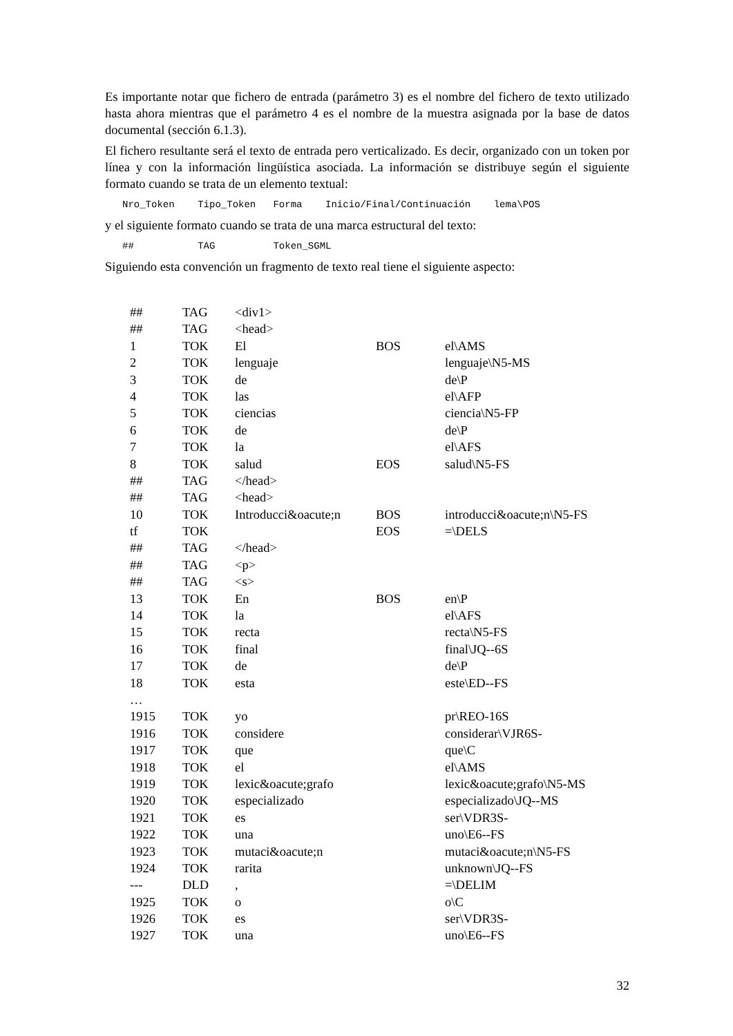Es importante notar que fichero de entrada (parámetro 3) es el nombre del fichero de texto utilizado hasta ahora mientras que el parámetro 4 es el nombre de la muestra asignada por la base de datos documental (sección 6.1.3).
El fichero resultante será el texto de entrada pero verticalizado. Es decir, organizado con un token por línea y con la información lingüística asociada. La información se distribuye según el siguiente formato cuando se trata de un elemento textual:
Nro_Token Tipo_Token Forma Inicio/Final/Continuación lema\POS
y el siguiente formato cuando se trata de una marca estructural del texto:
## TAG Token_SGML
Siguiendo esta convención un fragmento de texto real tiene el siguiente aspecto:
| ## | TAG | <div1> | | |
| ## | TAG | <head> | | |
| 1 | TOK | El | BOS | el\AMS |
| 2 | TOK | lenguaje | | lenguaje\N5-MS |
| 3 | TOK | de | | de\P |
| 4 | TOK | las | | el\AFP |
| 5 | TOK | ciencias | | ciencia\N5-FP |
| 6 | TOK | de | | de\P |
| 7 | TOK | la | | el\AFS |
| 8 | TOK | salud | EOS | salud\N5-FS |
| ## | TAG | </head> | | |
| ## | TAG | <head> | | |
| 10 | TOK | Introducci&oacute;n | BOS | introducci&oacute;n\N5-FS |
| tf | TOK | | EOS | =\DELS |
| ## | TAG | </head> | | |
| ## | TAG | <p> | | |
| ## | TAG | <s> | | |
| 13 | TOK | En | BOS | en\P |
| 14 | TOK | la | | el\AFS |
| 15 | TOK | recta | | recta\N5-FS |
| 16 | TOK | final | | final\JQ--6S |
| 17 | TOK | de | | de\P |
| 18 | TOK | esta | | este\ED--FS |
| … | | | | |
| 1915 | TOK | yo | | pr\REO-16S |
| 1916 | TOK | considere | | considerar\VJR6S- |
| 1917 | TOK | que | | que\C |
| 1918 | TOK | el | | el\AMS |
| 1919 | TOK | lexic&oacute;grafo | | lexic&oacute;grafo\N5-MS |
| 1920 | TOK | especializado | | especializado\JQ--MS |
| 1921 | TOK | es | | ser\VDR3S- |
| 1922 | TOK | una | | uno\E6--FS |
| 1923 | TOK | mutaci&oacute;n | | mutaci&oacute;n\N5-FS |
| 1924 | TOK | rarita | | unknown\JQ--FS |
| --- | DLD | , | | =\DELIM |
| 1925 | TOK | o | | o\C |
| 1926 | TOK | es | | ser\VDR3S- |
| 1927 | TOK | una | | uno\E6--FS |
32